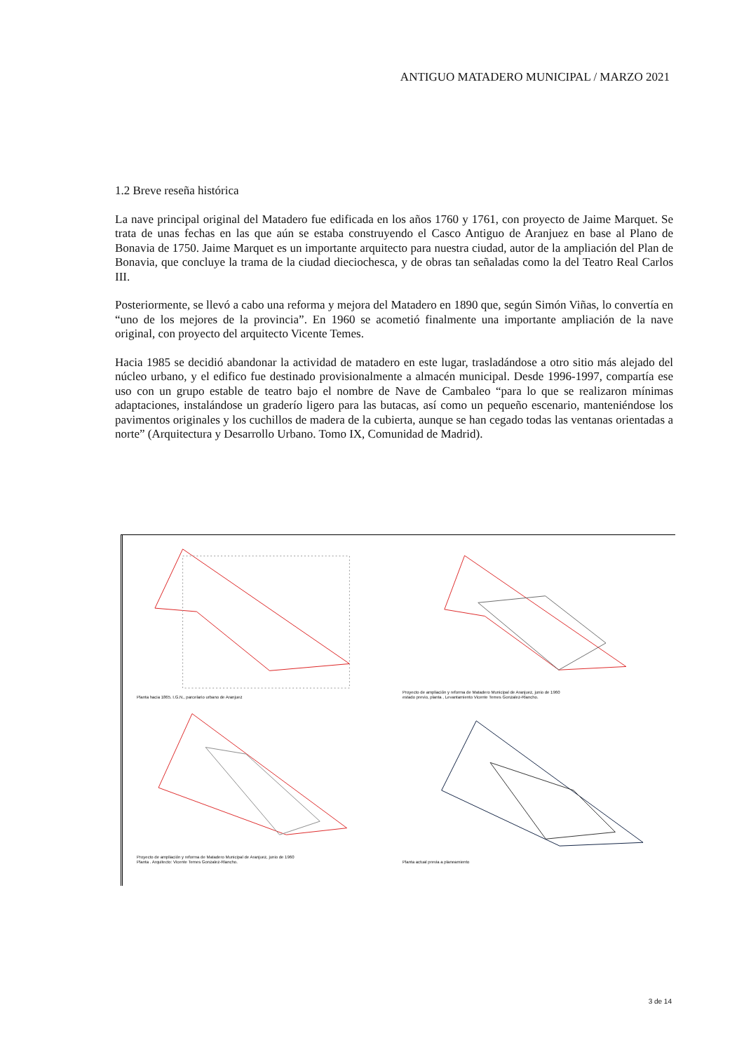ANTIGUO MATADERO MUNICIPAL / MARZO 2021
1.2 Breve reseña histórica
La nave principal original del Matadero fue edificada en los años 1760 y 1761, con proyecto de Jaime Marquet. Se trata de unas fechas en las que aún se estaba construyendo el Casco Antiguo de Aranjuez en base al Plano de Bonavia de 1750. Jaime Marquet es un importante arquitecto para nuestra ciudad, autor de la ampliación del Plan de Bonavia, que concluye la trama de la ciudad dieciochesca, y de obras tan señaladas como la del Teatro Real Carlos III.
Posteriormente, se llevó a cabo una reforma y mejora del Matadero en 1890 que, según Simón Viñas, lo convertía en “uno de los mejores de la provincia”. En 1960 se acometió finalmente una importante ampliación de la nave original, con proyecto del arquitecto Vicente Temes.
Hacia 1985 se decidió abandonar la actividad de matadero en este lugar, trasladándose a otro sitio más alejado del núcleo urbano, y el edifico fue destinado provisionalmente a almacén municipal. Desde 1996-1997, compartía ese uso con un grupo estable de teatro bajo el nombre de Nave de Cambaleo “para lo que se realizaron mínimas adaptaciones, instalándose un graderío ligero para las butacas, así como un pequeño escenario, manteniéndose los pavimentos originales y los cuchillos de madera de la cubierta, aunque se han cegado todas las ventanas orientadas a norte” (Arquitectura y Desarrollo Urbano. Tomo IX, Comunidad de Madrid).
Planta hacia 1865. I.G.N., parcelario urbano de Aranjuez
Proyecto de ampliación y reforma de Matadero Municipal de Aranjuez, junio de 1960
estado previo, planta , Levantamiento Vicente Temes Gonzalez-Rlancho.
Proyecto de ampliación y reforma de Matadero Municipal de Aranjuez, junio de 1960
Planta . Arquitecto: Vicente Temes Gonzalez-Rlancho.
Planta actual previa a planeamiento
3 de 14